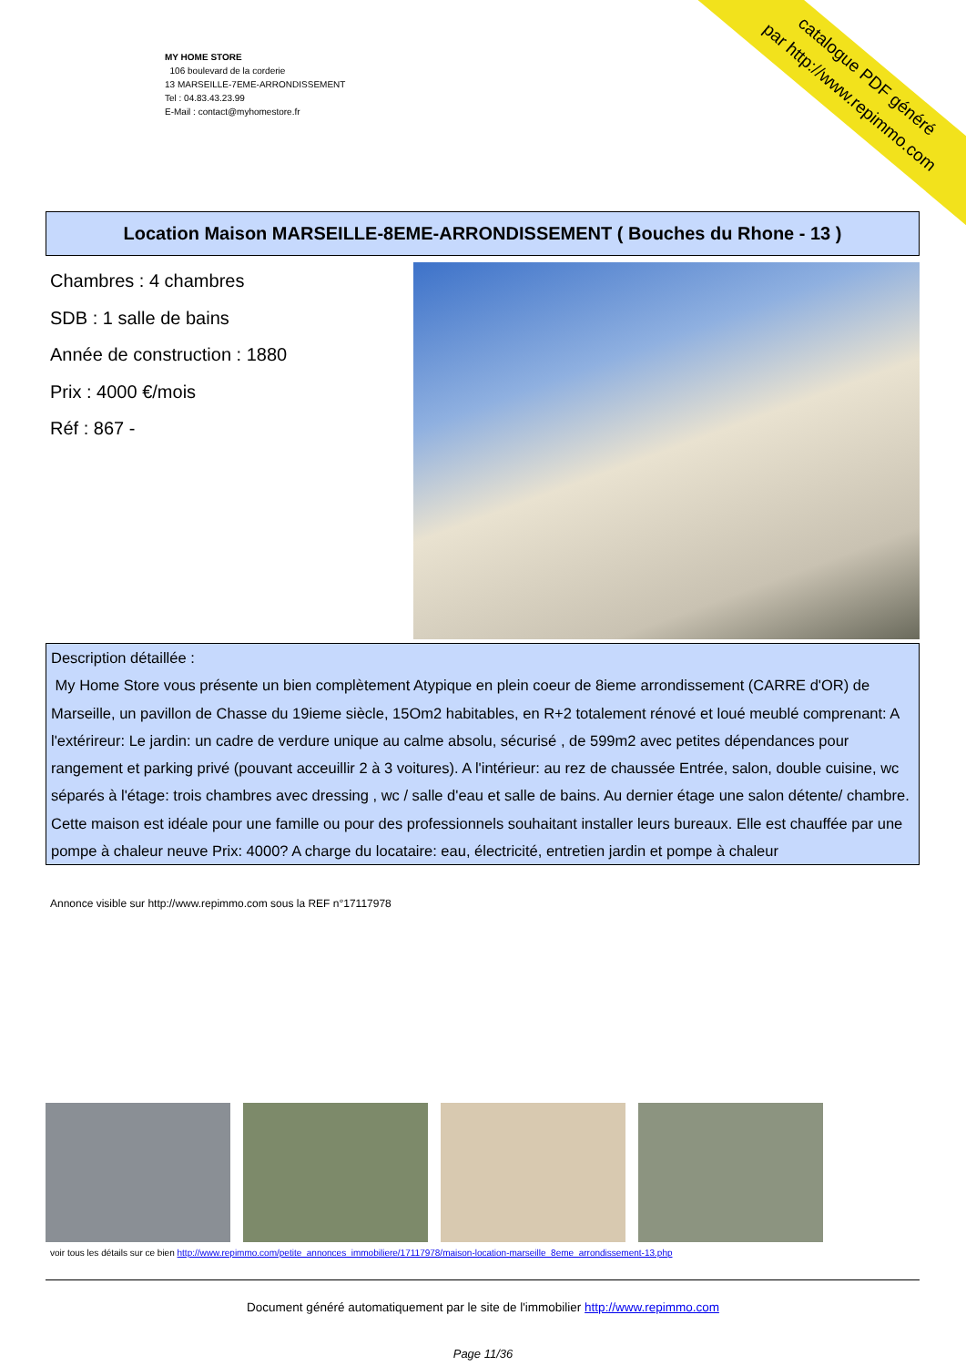catalogue PDF généré
par http://www.repimmo.com
MY HOME STORE
106 boulevard de la corderie
13 MARSEILLE-7EME-ARRONDISSEMENT
Tel : 04.83.43.23.99
E-Mail : contact@myhomestore.fr
Location Maison MARSEILLE-8EME-ARRONDISSEMENT ( Bouches du Rhone - 13 )
Chambres : 4 chambres
SDB : 1 salle de bains
Année de construction : 1880
Prix : 4000 €/mois
Réf : 867 -
Description détaillée :
My Home Store vous présente un bien complètement Atypique en plein coeur de 8ieme arrondissement (CARRE d'OR) de Marseille, un pavillon de Chasse du 19ieme siècle, 15Om2 habitables, en R+2 totalement rénové et loué meublé comprenant: A l'extérireur: Le jardin: un cadre de verdure unique au calme absolu, sécurisé , de 599m2 avec petites dépendances pour rangement et parking privé (pouvant acceuillir 2 à 3 voitures). A l'intérieur: au rez de chaussée Entrée, salon, double cuisine, wc séparés à l'étage: trois chambres avec dressing , wc / salle d'eau et salle de bains. Au dernier étage une salon détente/ chambre. Cette maison est idéale pour une famille ou pour des professionnels souhaitant installer leurs bureaux. Elle est chauffée par une pompe à chaleur neuve Prix: 4000? A charge du locataire: eau, électricité, entretien jardin et pompe à chaleur
Annonce visible sur http://www.repimmo.com sous la REF n°17117978
voir tous les détails sur ce bien http://www.repimmo.com/petite_annonces_immobiliere/17117978/maison-location-marseille_8eme_arrondissement-13.php
Document généré automatiquement par le site de l'immobilier http://www.repimmo.com
Page 11/36